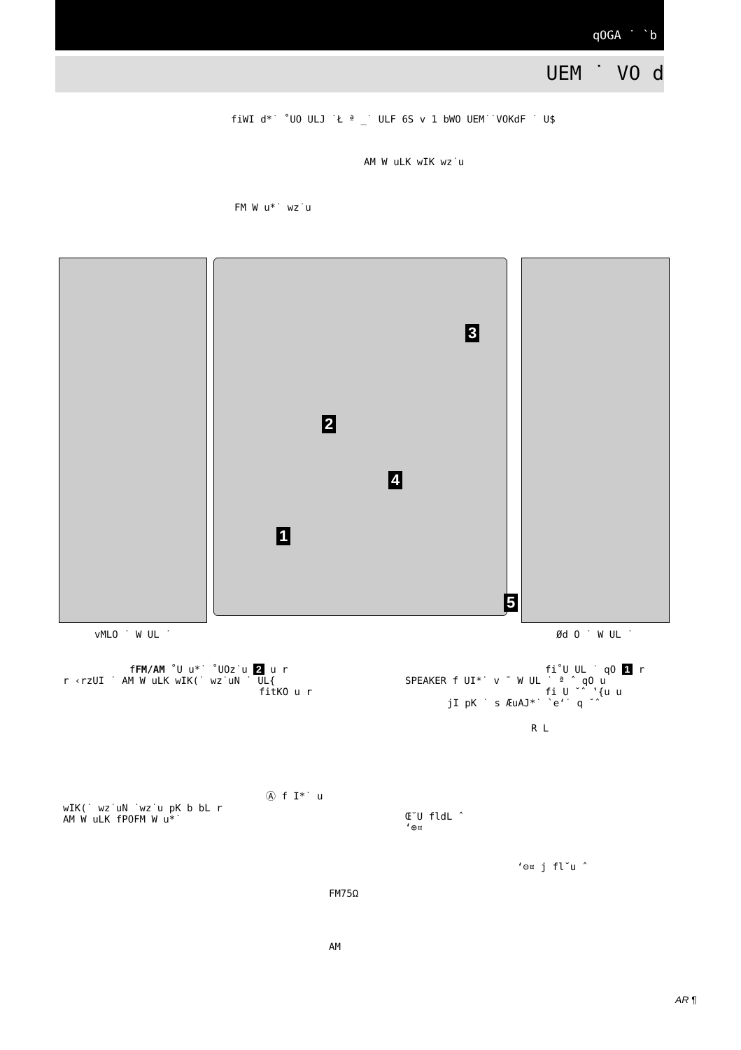qOGA ˙ `b
UEM ˙ VO d
fiWI d*˙ ˚UO ULJ ˙Ł ª _˙ ULF 6S v 1 bWO UEM˙˙VOKdF ˙ U$
AM W uLK wIK wz˙u
FM W u*˙ wz˙u
3
2
4
1
5
vMLO ˙ W UL ˙ Ød O ˙ W UL ˙
fFM/AM ˚U u*˙ ˚UOz˙u 2 u r
r ‹rzUI ˙ AM W uLK wIK(˙ wz˙uN ˙ UL{
fitKO u r
Ⓐ f I*˙ u
wIK(˙ wz˙uN ˙wz˙u pK b bL r
AM W uLK fPOFM W u*˙
FM75Ω
AM
fi˚U UL ˙ qO 1 r
SPEAKER f UI*˙ v ¯ W UL ˙ ª ˆ qO u
fi U ˘ˆ ‛{u u
jI pK ˙ s ÆuAJ*˙ `e‘˙ q ˘ˆ
R L
Œ˘U fldL ˆ
‘⊕¤
‘⊖¤ j fl˘u ˆ
AR ¶